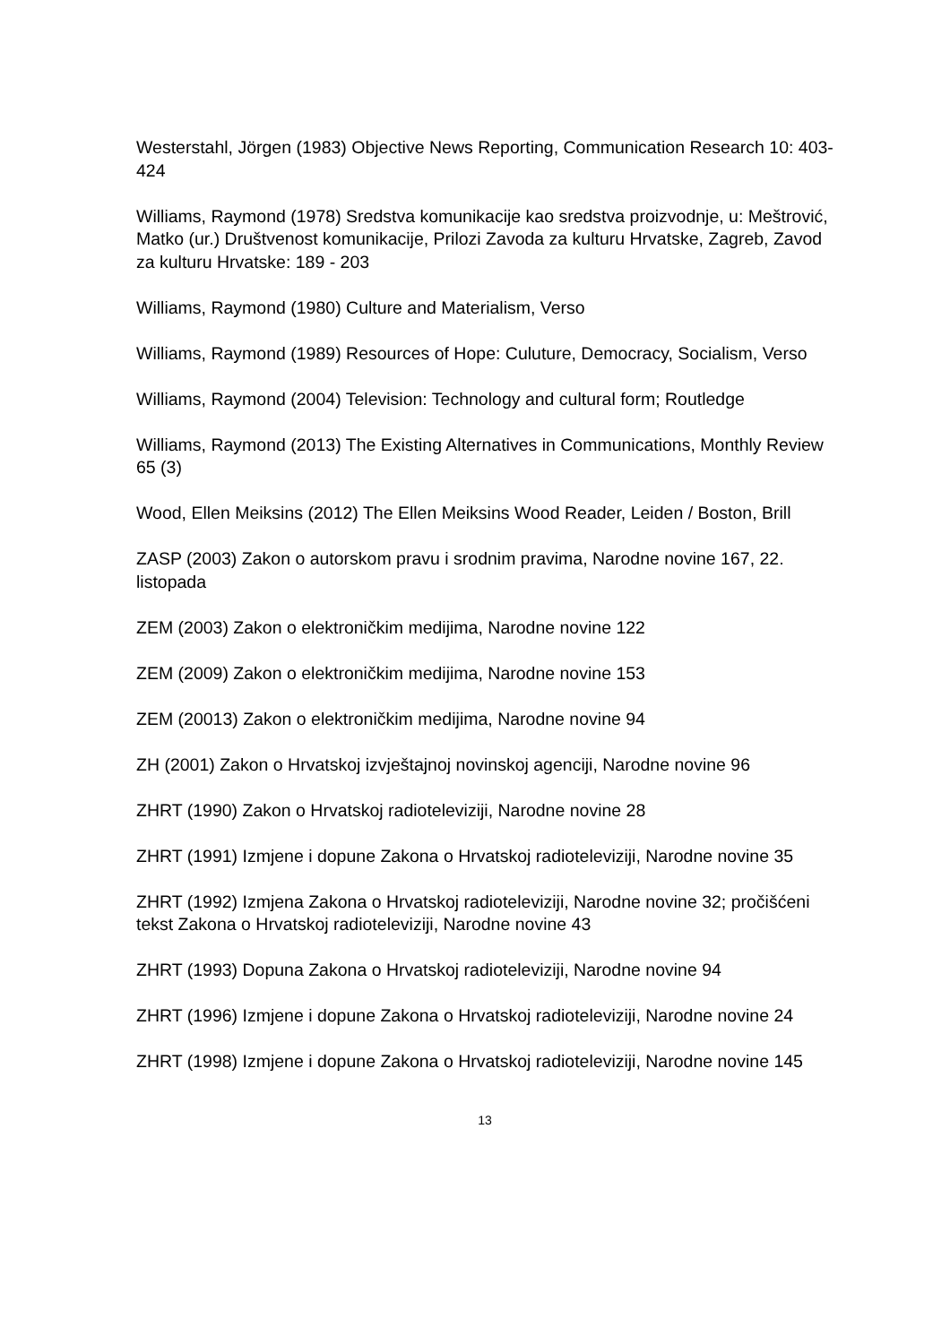Westerstahl, Jörgen (1983) Objective News Reporting, Communication Research 10: 403-424
Williams, Raymond (1978) Sredstva komunikacije kao sredstva proizvodnje, u: Meštrović, Matko (ur.) Društvenost komunikacije, Prilozi Zavoda za kulturu Hrvatske, Zagreb, Zavod za kulturu Hrvatske: 189 - 203
Williams, Raymond (1980) Culture and Materialism, Verso
Williams, Raymond (1989) Resources of Hope: Culuture, Democracy, Socialism, Verso
Williams, Raymond (2004) Television: Technology and cultural form; Routledge
Williams, Raymond (2013) The Existing Alternatives in Communications, Monthly Review 65 (3)
Wood, Ellen Meiksins (2012) The Ellen Meiksins Wood Reader, Leiden / Boston, Brill
ZASP (2003) Zakon o autorskom pravu i srodnim pravima, Narodne novine 167, 22. listopada
ZEM (2003) Zakon o elektroničkim medijima, Narodne novine 122
ZEM (2009) Zakon o elektroničkim medijima, Narodne novine 153
ZEM (20013) Zakon o elektroničkim medijima, Narodne novine 94
ZH (2001) Zakon o Hrvatskoj izvještajnoj novinskoj agenciji, Narodne novine 96
ZHRT (1990) Zakon o Hrvatskoj radioteleviziji, Narodne novine 28
ZHRT (1991) Izmjene i dopune Zakona o Hrvatskoj radioteleviziji, Narodne novine 35
ZHRT (1992) Izmjena Zakona o Hrvatskoj radioteleviziji, Narodne novine 32; pročišćeni tekst Zakona o Hrvatskoj radioteleviziji, Narodne novine 43
ZHRT (1993) Dopuna Zakona o Hrvatskoj radioteleviziji, Narodne novine 94
ZHRT (1996) Izmjene i dopune Zakona o Hrvatskoj radioteleviziji, Narodne novine 24
ZHRT (1998) Izmjene i dopune Zakona o Hrvatskoj radioteleviziji, Narodne novine 145
13